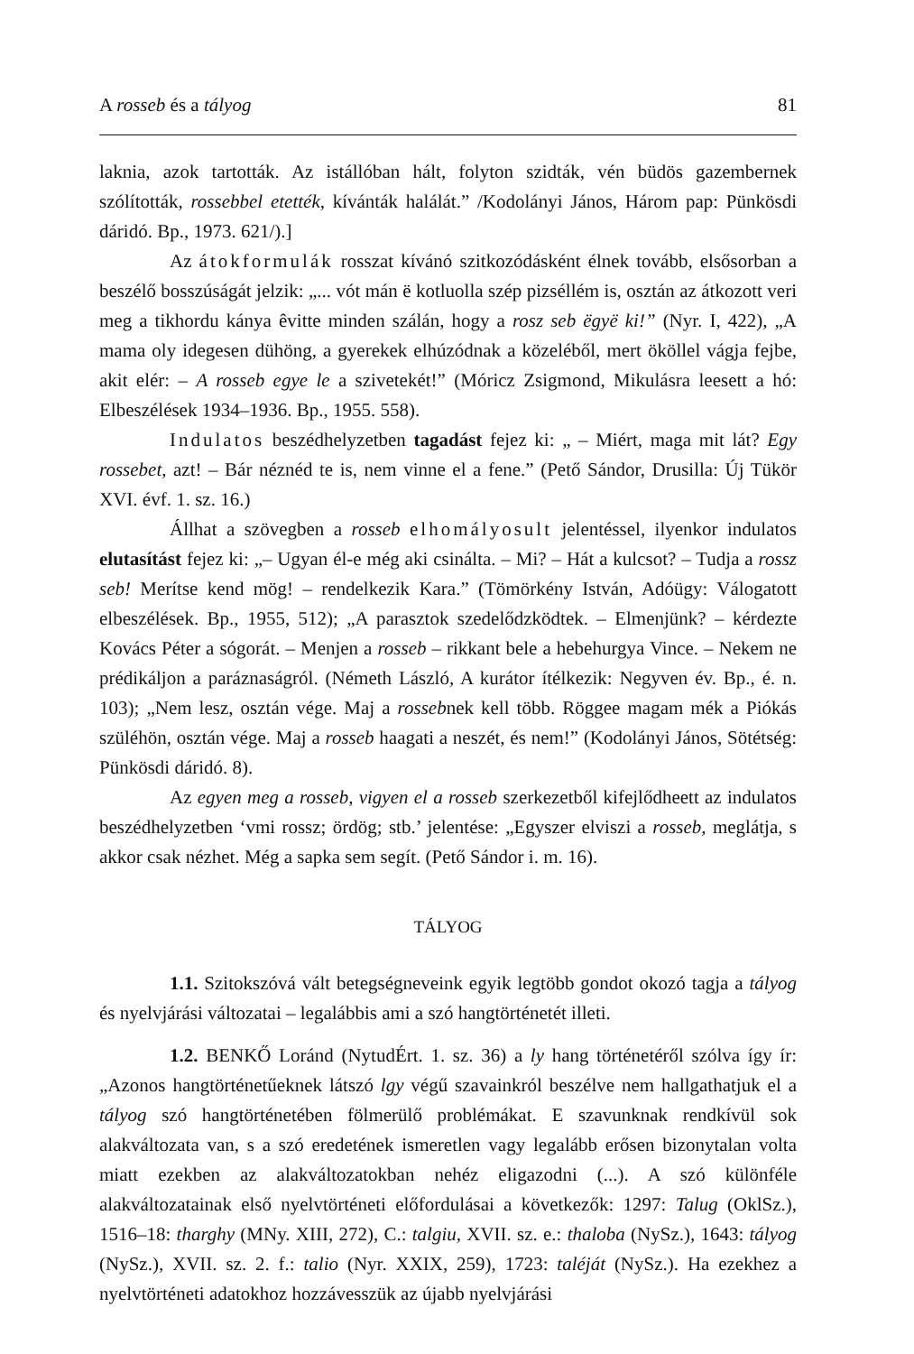A rosseb és a tályog 81
laknia, azok tartották. Az istállóban hált, folyton szidták, vén büdös gazembernek szólították, rossebbel etették, kívánták halálát.” /Kodolányi János, Három pap: Pünkösdi dáridó. Bp., 1973. 621/).]
Az átokformulák rosszat kívánó szitkozódásként élnek tovább, elsősorban a beszélő bosszúságát jelzik: „... vót mán ë kotluolla szép pizséllém is, osztán az átkozott veri meg a tikhordu kánya êvitte minden szálán, hogy a rosz seb ëgyë ki!” (Nyr. I, 422), „A mama oly idegesen dühöng, a gyerekek elhúzódnak a közeléből, mert ököllel vágja fejbe, akit elér: – A rosseb egye le a szivetekét!” (Móricz Zsigmond, Mikulásra leesett a hó: Elbeszélések 1934–1936. Bp., 1955. 558).
Indulatos beszédhelyzetben tagadást fejez ki: „ – Miért, maga mit lát? Egy rossebet, azt! – Bár néznéd te is, nem vinne el a fene.” (Pető Sándor, Drusilla: Új Tükör XVI. évf. 1. sz. 16.)
Állhat a szövegben a rosseb elhomályosult jelentéssel, ilyenkor indulatos elutasítást fejez ki: „– Ugyan él-e még aki csinálta. – Mi? – Hát a kulcsot? – Tudja a rossz seb! Merítse kend mög! – rendelkezik Kara.” (Tömörkény István, Adóügy: Válogatott elbeszélések. Bp., 1955, 512); „A parasztok szedelődzködtek. – Elmenjünk? – kérdezte Kovács Péter a sógorát. – Menjen a rosseb – rikkant bele a hebehurgya Vince. – Nekem ne prédikáljon a paráznaságról. (Németh László, A kurátor ítélkezik: Negyven év. Bp., é. n. 103); „Nem lesz, osztán vége. Maj a rossebnek kell több. Röggee magam mék a Piókás szüléhön, osztán vége. Maj a rosseb haagati a neszét, és nem!” (Kodolányi János, Sötétség: Pünkösdi dáridó. 8).
Az egyen meg a rosseb, vigyen el a rosseb szerkezetből kifejlődheett az indulatos beszédhelyzetben ‘vmi rossz; ördög; stb.’ jelentése: „Egyszer elviszi a rosseb, meglátja, s akkor csak nézhet. Még a sapka sem segít. (Pető Sándor i. m. 16).
TÁLYOG
1.1. Szitokszóvá vált betegségneveink egyik legtöbb gondot okozó tagja a tályog és nyelvjárási változatai – legalábbis ami a szó hangtörténetét illeti.
1.2. BENKŐ Loránd (NytudÉrt. 1. sz. 36) a ly hang történetéről szólva így ír: „Azonos hangtörténetűeknek látszó lgy végű szavainkról beszélve nem hallgathatjuk el a tályog szó hangtörténetében fölmerülő problémákat. E szavunknak rendkívül sok alakváltozata van, s a szó eredetének ismeretlen vagy legalább erősen bizonytalan volta miatt ezekben az alakváltozatokban nehéz eligazodni (...). A szó különféle alakváltozatainak első nyelvtörténeti előfordulásai a következők: 1297: Talug (OklSz.), 1516–18: tharghy (MNy. XIII, 272), C.: talgiu, XVII. sz. e.: thaloba (NySz.), 1643: tályog (NySz.), XVII. sz. 2. f.: talio (Nyr. XXIX, 259), 1723: taléját (NySz.). Ha ezekhez a nyelvtörténeti adatokhoz hozzávesszük az újabb nyelvjárási